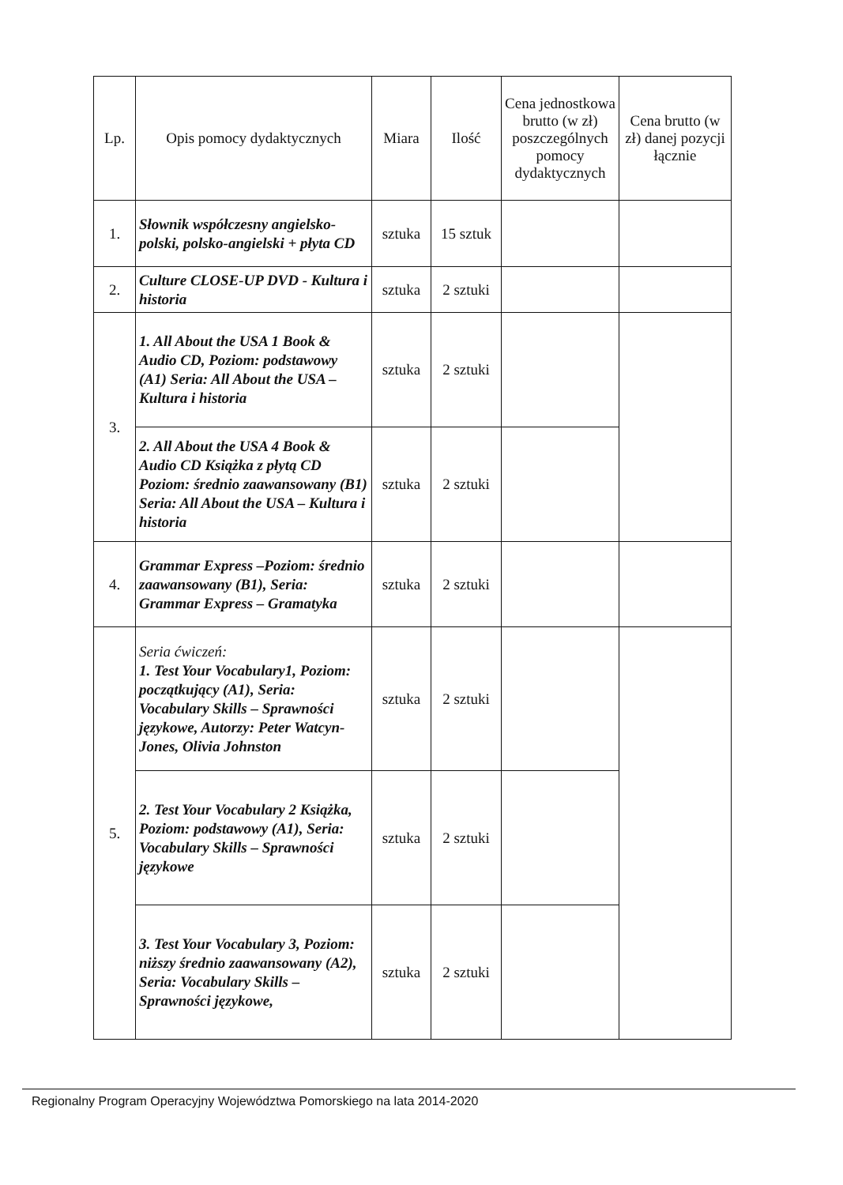| Lp. | Opis pomocy dydaktycznych | Miara | Ilość | Cena jednostkowa brutto (w zł) poszczególnych pomocy dydaktycznych | Cena brutto (w zł) danej pozycji łącznie |
| --- | --- | --- | --- | --- | --- |
| 1. | Słownik współczesny angielsko-polski, polsko-angielski + płyta CD | sztuka | 15 sztuk | | |
| 2. | Culture CLOSE-UP DVD - Kultura i historia | sztuka | 2 sztuki | | |
| 3. | 1. All About the USA 1 Book & Audio CD, Poziom: podstawowy (A1) Seria: All About the USA – Kultura i historia | sztuka | 2 sztuki | | |
| | 2. All About the USA 4 Book & Audio CD Książka z płytą CD Poziom: średnio zaawansowany (B1) Seria: All About the USA – Kultura i historia | sztuka | 2 sztuki | | |
| 4. | Grammar Express –Poziom: średnio zaawansowany (B1), Seria: Grammar Express – Gramatyka | sztuka | 2 sztuki | | |
| 5. | Seria ćwiczeń: 1. Test Your Vocabulary1, Poziom: początkujący (A1), Seria: Vocabulary Skills – Sprawności językowe, Autorzy: Peter Watcyn-Jones, Olivia Johnston | sztuka | 2 sztuki | | |
| | 2. Test Your Vocabulary 2 Książka, Poziom: podstawowy (A1), Seria: Vocabulary Skills – Sprawności językowe | sztuka | 2 sztuki | | |
| | 3. Test Your Vocabulary 3, Poziom: niższy średnio zaawansowany (A2), Seria: Vocabulary Skills – Sprawności językowe, | sztuka | 2 sztuki | | |
Regionalny Program Operacyjny Województwa Pomorskiego na lata 2014-2020